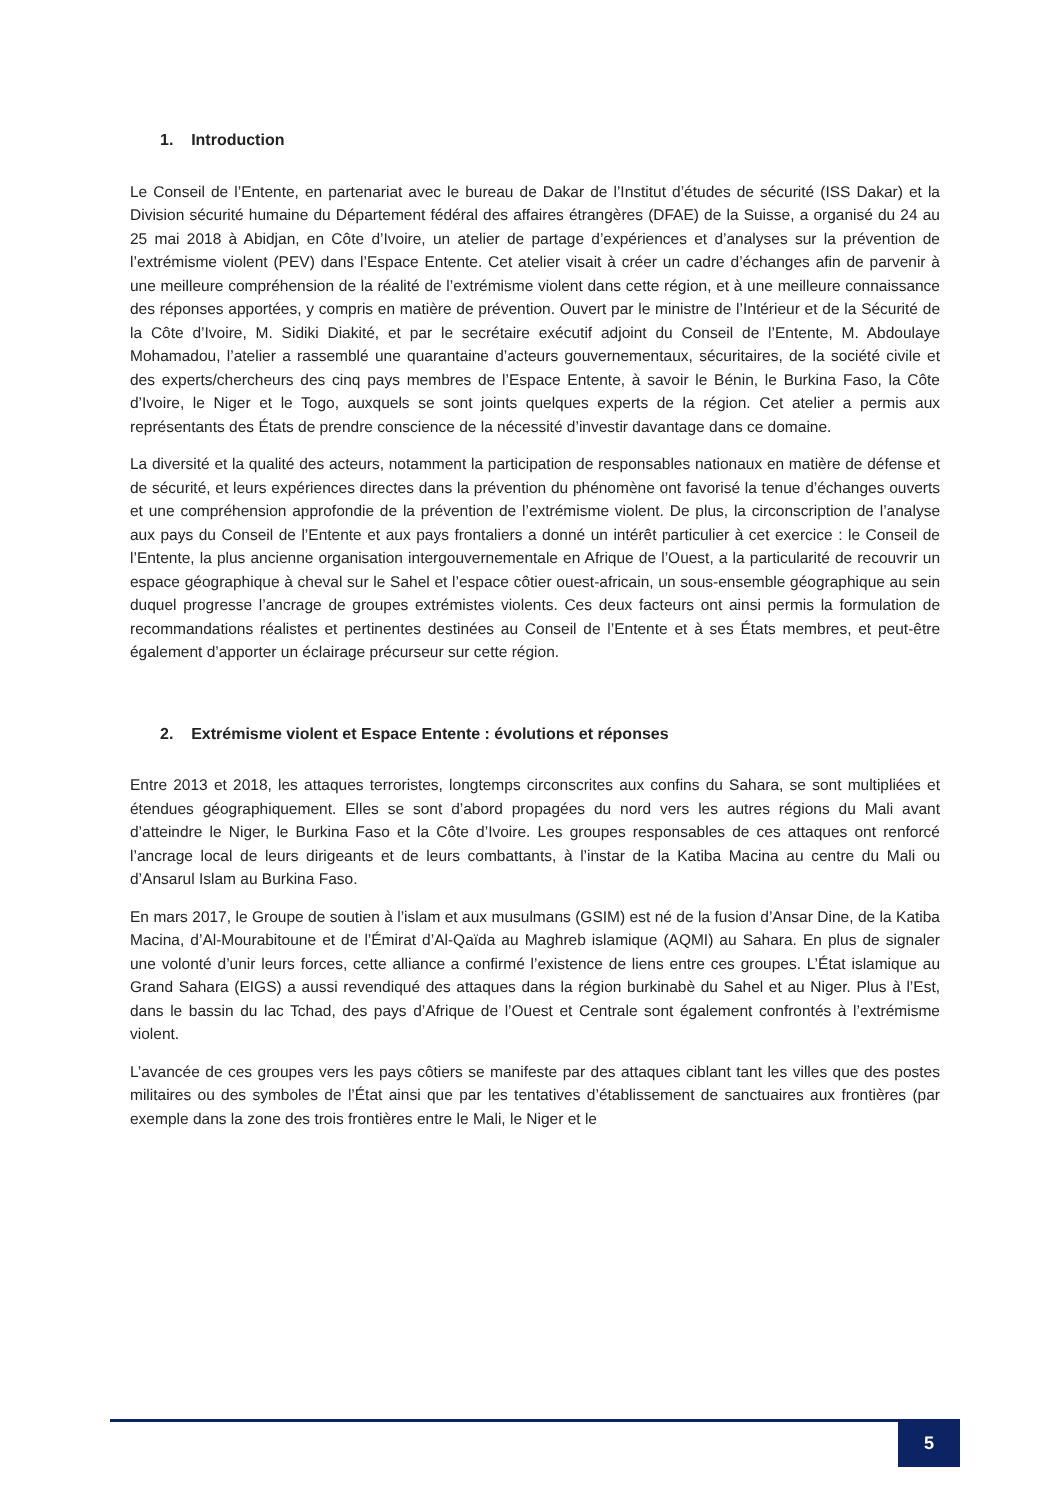1. Introduction
Le Conseil de l’Entente, en partenariat avec le bureau de Dakar de l’Institut d’études de sécurité (ISS Dakar) et la Division sécurité humaine du Département fédéral des affaires étrangères (DFAE) de la Suisse, a organisé du 24 au 25 mai 2018 à Abidjan, en Côte d’Ivoire, un atelier de partage d’expériences et d’analyses sur la prévention de l’extrémisme violent (PEV) dans l’Espace Entente. Cet atelier visait à créer un cadre d’échanges afin de parvenir à une meilleure compréhension de la réalité de l’extrémisme violent dans cette région, et à une meilleure connaissance des réponses apportées, y compris en matière de prévention. Ouvert par le ministre de l’Intérieur et de la Sécurité de la Côte d’Ivoire, M. Sidiki Diakité, et par le secrétaire exécutif adjoint du Conseil de l’Entente, M. Abdoulaye Mohamadou, l’atelier a rassemblé une quarantaine d’acteurs gouvernementaux, sécuritaires, de la société civile et des experts/chercheurs des cinq pays membres de l’Espace Entente, à savoir le Bénin, le Burkina Faso, la Côte d’Ivoire, le Niger et le Togo, auxquels se sont joints quelques experts de la région. Cet atelier a permis aux représentants des États de prendre conscience de la nécessité d’investir davantage dans ce domaine.
La diversité et la qualité des acteurs, notamment la participation de responsables nationaux en matière de défense et de sécurité, et leurs expériences directes dans la prévention du phénomène ont favorisé la tenue d’échanges ouverts et une compréhension approfondie de la prévention de l’extrémisme violent. De plus, la circonscription de l’analyse aux pays du Conseil de l’Entente et aux pays frontaliers a donné un intérêt particulier à cet exercice : le Conseil de l’Entente, la plus ancienne organisation intergouvernementale en Afrique de l’Ouest, a la particularité de recouvrir un espace géographique à cheval sur le Sahel et l’espace côtier ouest-africain, un sous-ensemble géographique au sein duquel progresse l’ancrage de groupes extrémistes violents. Ces deux facteurs ont ainsi permis la formulation de recommandations réalistes et pertinentes destinées au Conseil de l’Entente et à ses États membres, et peut-être également d’apporter un éclairage précurseur sur cette région.
2. Extrémisme violent et Espace Entente : évolutions et réponses
Entre 2013 et 2018, les attaques terroristes, longtemps circonscrites aux confins du Sahara, se sont multipliées et étendues géographiquement. Elles se sont d’abord propagées du nord vers les autres régions du Mali avant d’atteindre le Niger, le Burkina Faso et la Côte d’Ivoire. Les groupes responsables de ces attaques ont renforcé l’ancrage local de leurs dirigeants et de leurs combattants, à l’instar de la Katiba Macina au centre du Mali ou d’Ansarul Islam au Burkina Faso.
En mars 2017, le Groupe de soutien à l’islam et aux musulmans (GSIM) est né de la fusion d’Ansar Dine, de la Katiba Macina, d’Al-Mourabitoune et de l’Émirat d’Al-Qaïda au Maghreb islamique (AQMI) au Sahara. En plus de signaler une volonté d’unir leurs forces, cette alliance a confirmé l’existence de liens entre ces groupes. L’État islamique au Grand Sahara (EIGS) a aussi revendiqué des attaques dans la région burkinabè du Sahel et au Niger. Plus à l’Est, dans le bassin du lac Tchad, des pays d’Afrique de l’Ouest et Centrale sont également confrontés à l’extrémisme violent.
L’avancée de ces groupes vers les pays côtiers se manifeste par des attaques ciblant tant les villes que des postes militaires ou des symboles de l’État ainsi que par les tentatives d’établissement de sanctuaires aux frontières (par exemple dans la zone des trois frontières entre le Mali, le Niger et le
5